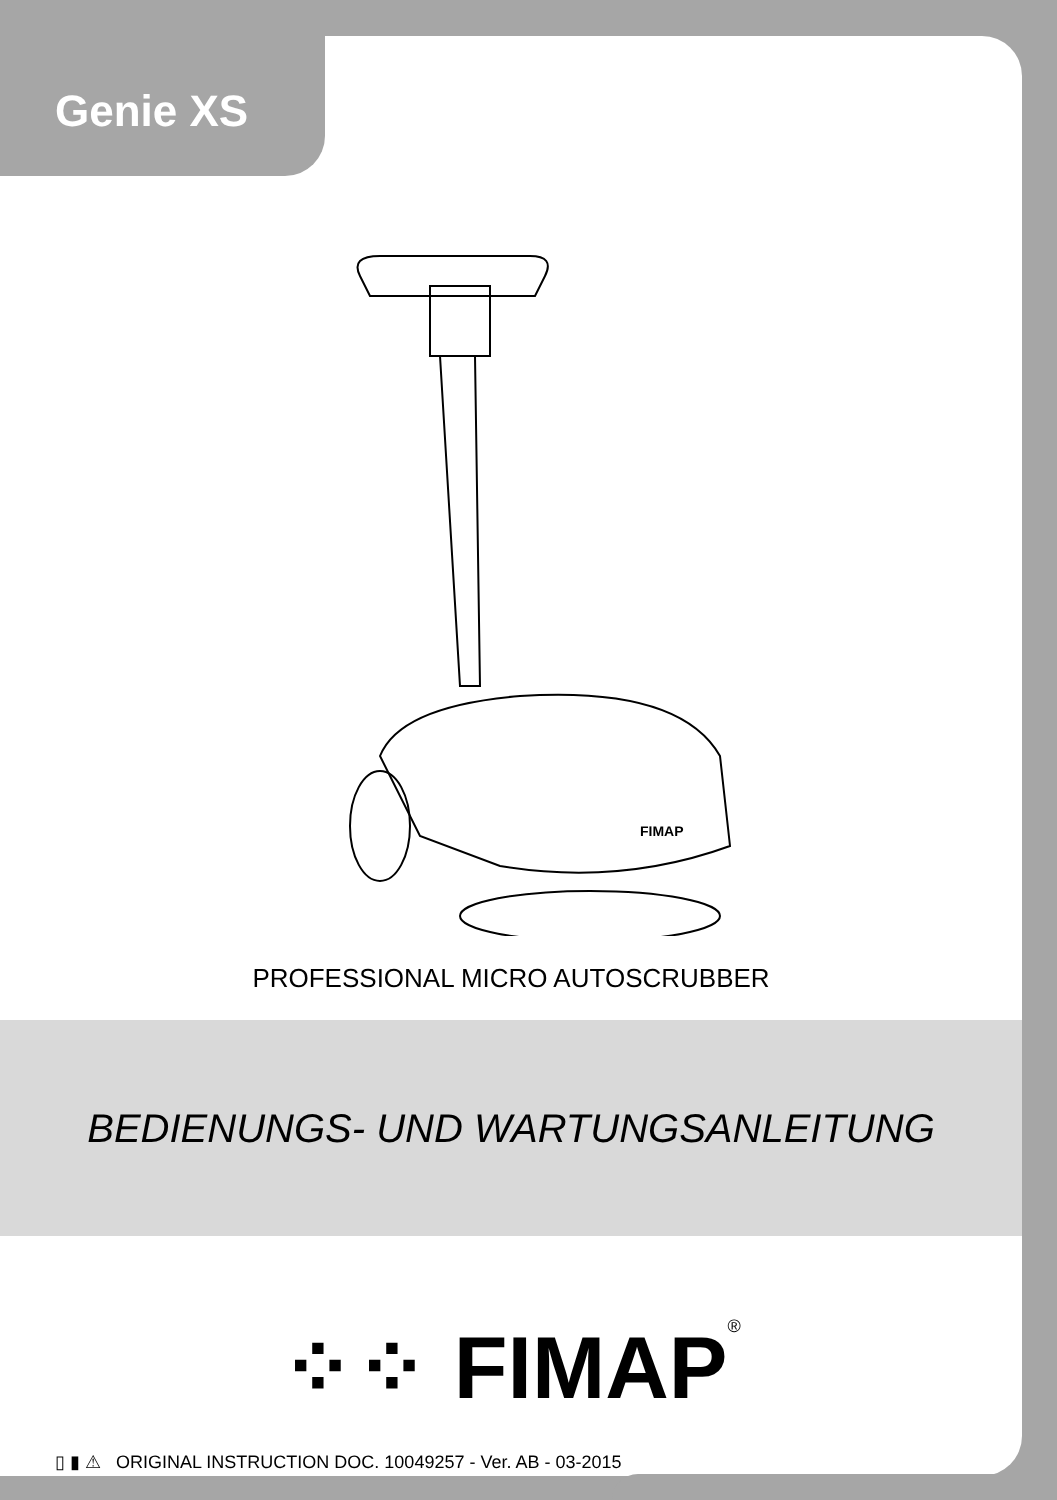Genie XS
FIMAP
PROFESSIONAL MICRO AUTOSCRUBBER
BEDIENUNGS- UND WARTUNGSANLEITUNG
⁘⁘ FIMAP<sup>®</sup>
▯ ▮ ⚠ ORIGINAL INSTRUCTION DOC. 10049257 - Ver. AB - 03-2015